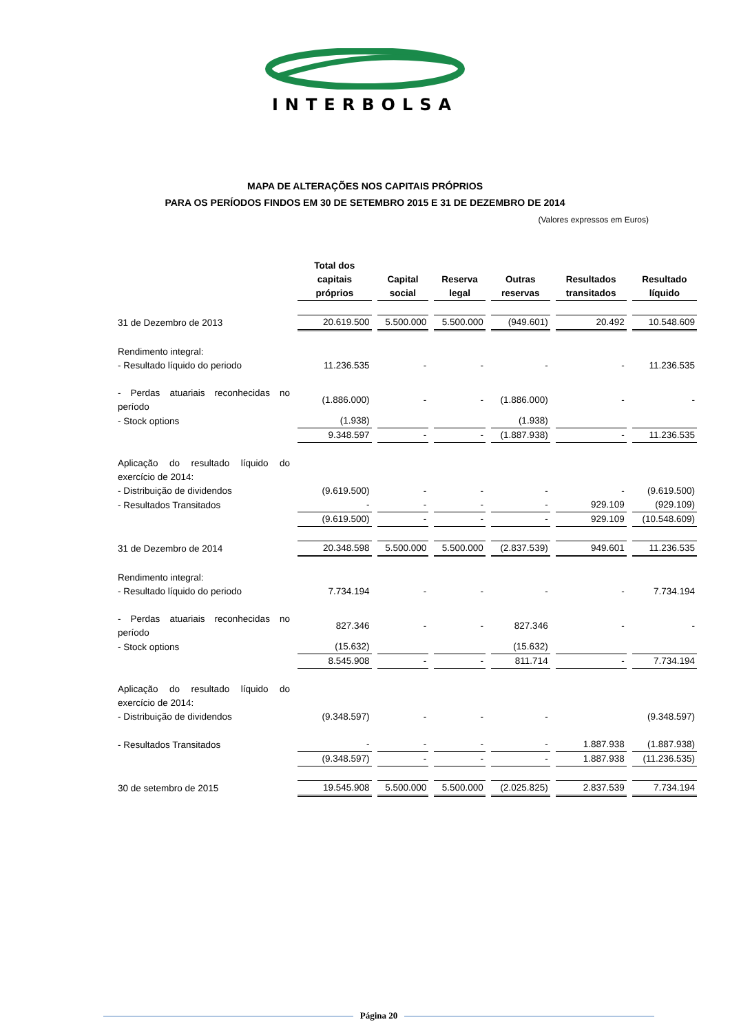INTERBOLSA
MAPA DE ALTERAÇÕES NOS CAPITAIS PRÓPRIOS
PARA OS PERÍODOS FINDOS EM 30 DE SETEMBRO 2015 E 31 DE DEZEMBRO DE 2014
(Valores expressos em Euros)
| | Total dos capitais próprios | Capital social | Reserva legal | Outras reservas | Resultados transitados | Resultado líquido |
| 31 de Dezembro de 2013 | 20.619.500 | 5.500.000 | 5.500.000 | (949.601) | 20.492 | 10.548.609 |
| Rendimento integral: | | | | | | |
| - Resultado líquido do periodo | 11.236.535 | - | - | - | - | 11.236.535 |
| - Perdas atuariais reconhecidas no período | (1.886.000) | - | - | (1.886.000) | - | - |
| - Stock options | (1.938) | | | (1.938) | | |
| | 9.348.597 | - | - | (1.887.938) | - | 11.236.535 |
| Aplicação do resultado líquido do exercício de 2014: | | | | | | |
| - Distribuição de dividendos | (9.619.500) | - | - | - | - | (9.619.500) |
| - Resultados Transitados | - | - | - | - | 929.109 | (929.109) |
| | (9.619.500) | - | - | - | 929.109 | (10.548.609) |
| 31 de Dezembro de 2014 | 20.348.598 | 5.500.000 | 5.500.000 | (2.837.539) | 949.601 | 11.236.535 |
| Rendimento integral: | | | | | | |
| - Resultado líquido do periodo | 7.734.194 | - | - | - | - | 7.734.194 |
| - Perdas atuariais reconhecidas no período | 827.346 | - | - | 827.346 | - | - |
| - Stock options | (15.632) | | | (15.632) | | |
| | 8.545.908 | - | - | 811.714 | - | 7.734.194 |
| Aplicação do resultado líquido do exercício de 2014: | | | | | | |
| - Distribuição de dividendos | (9.348.597) | - | - | - | | (9.348.597) |
| - Resultados Transitados | - | - | - | - | 1.887.938 | (1.887.938) |
| | (9.348.597) | - | - | - | 1.887.938 | (11.236.535) |
| 30 de setembro de 2015 | 19.545.908 | 5.500.000 | 5.500.000 | (2.025.825) | 2.837.539 | 7.734.194 |
Página 20